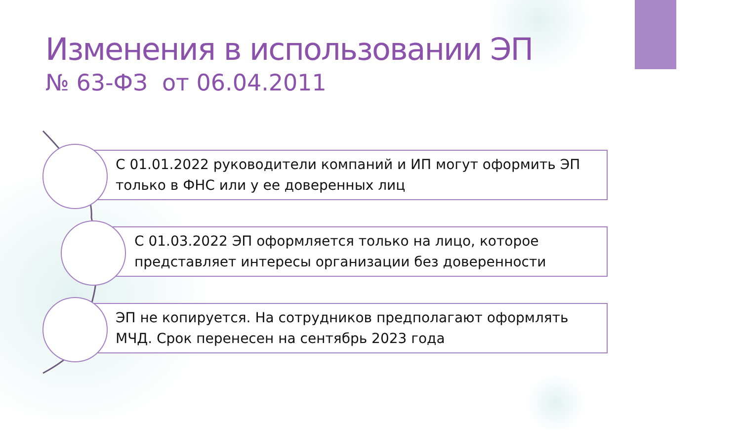Изменения в использовании ЭП
№ 63-ФЗ от 06.04.2011
С 01.01.2022 руководители компаний и ИП могут оформить ЭП только в ФНС или у ее доверенных лиц
С 01.03.2022 ЭП оформляется только на лицо, которое представляет интересы организации без доверенности
ЭП не копируется. На сотрудников предполагают оформлять МЧД. Срок перенесен на сентябрь 2023 года